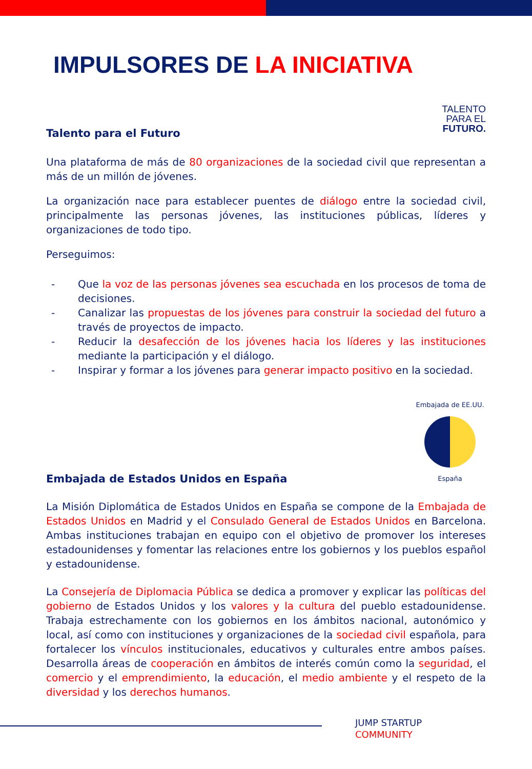IMPULSORES DE LA INICIATIVA
Talento para el Futuro
TALENTO
PARA EL
FUTURO.
Una plataforma de más de 80 organizaciones de la sociedad civil que representan a más de un millón de jóvenes.
La organización nace para establecer puentes de diálogo entre la sociedad civil, principalmente las personas jóvenes, las instituciones públicas, líderes y organizaciones de todo tipo.
Perseguimos:
- Que la voz de las personas jóvenes sea escuchada en los procesos de toma de decisiones.
- Canalizar las propuestas de los jóvenes para construir la sociedad del futuro a través de proyectos de impacto.
- Reducir la desafección de los jóvenes hacia los líderes y las instituciones mediante la participación y el diálogo.
- Inspirar y formar a los jóvenes para generar impacto positivo en la sociedad.
Embajada de Estados Unidos en España
Embajada de EE.UU.
España
La Misión Diplomática de Estados Unidos en España se compone de la Embajada de Estados Unidos en Madrid y el Consulado General de Estados Unidos en Barcelona. Ambas instituciones trabajan en equipo con el objetivo de promover los intereses estadounidenses y fomentar las relaciones entre los gobiernos y los pueblos español y estadounidense.
La Consejería de Diplomacia Pública se dedica a promover y explicar las políticas del gobierno de Estados Unidos y los valores y la cultura del pueblo estadounidense. Trabaja estrechamente con los gobiernos en los ámbitos nacional, autonómico y local, así como con instituciones y organizaciones de la sociedad civil española, para fortalecer los vínculos institucionales, educativos y culturales entre ambos países. Desarrolla áreas de cooperación en ámbitos de interés común como la seguridad, el comercio y el emprendimiento, la educación, el medio ambiente y el respeto de la diversidad y los derechos humanos.
JUMP STARTUP
COMMUNITY